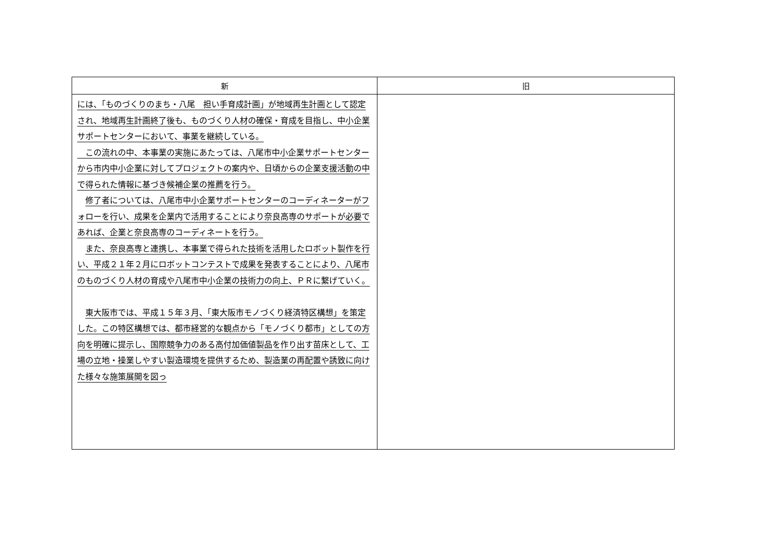| 新 | 旧 |
| --- | --- |
| には、「ものづくりのまち・八尾 担い手育成計画」が地域再生計画として認定され、地域再生計画終了後も、ものづくり人材の確保・育成を目指し、中小企業サポートセンターにおいて、事業を継続している。 この流れの中、本事業の実施にあたっては、八尾市中小企業サポートセンターから市内中小企業に対してプロジェクトの案内や、日頃からの企業支援活動の中で得られた情報に基づき候補企業の推薦を行う。 修了者については、八尾市中小企業サポートセンターのコーディネーターがフォローを行い、成果を企業内で活用することにより奈良高専のサポートが必要であれば、企業と奈良高専のコーディネートを行う。 また、奈良高専と連携し、本事業で得られた技術を活用したロボット製作を行い、平成２１年２月にロボットコンテストで成果を発表することにより、八尾市のものづくり人材の育成や八尾市中小企業の技術力の向上、ＰＲに繋げていく。 東大阪市では、平成１５年３月、「東大阪市モノづくり経済特区構想」を策定した。この特区構想では、都市経営的な観点から「モノづくり都市」としての方向を明確に提示し、国際競争力のある高付加価値製品を作り出す苗床として、工場の立地・操業しやすい製造環境を提供するため、製造業の再配置や誘致に向けた様々な施策展開を図っ | |